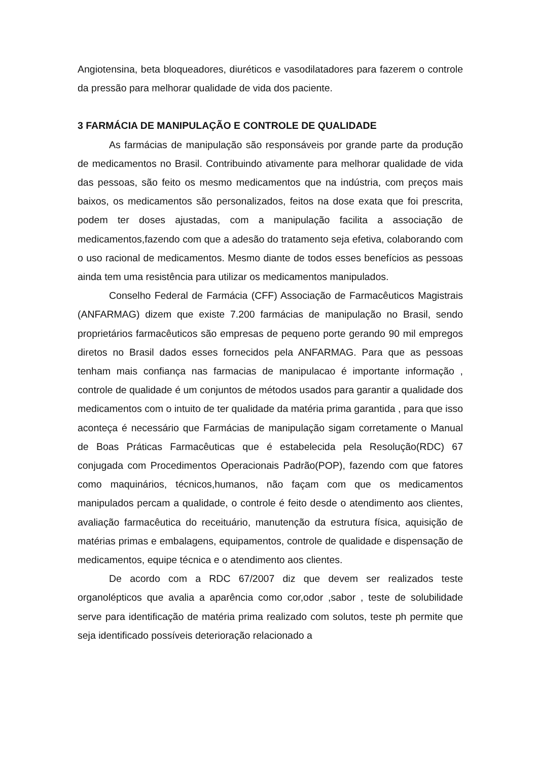Angiotensina, beta bloqueadores, diuréticos e vasodilatadores para fazerem o controle da pressão para melhorar qualidade de vida dos paciente.
3 FARMÁCIA DE MANIPULAÇÃO E CONTROLE DE QUALIDADE
As farmácias de manipulação são responsáveis por grande parte da produção de medicamentos no Brasil. Contribuindo ativamente para melhorar qualidade de vida das pessoas, são feito os mesmo medicamentos que na indústria, com preços mais baixos, os medicamentos são personalizados, feitos na dose exata que foi prescrita, podem ter doses ajustadas, com a manipulação facilita a associação de medicamentos,fazendo com que a adesão do tratamento seja efetiva, colaborando com o uso racional de medicamentos. Mesmo diante de todos esses benefícios as pessoas ainda tem uma resistência para utilizar os medicamentos manipulados.
Conselho Federal de Farmácia (CFF) Associação de Farmacêuticos Magistrais (ANFARMAG) dizem que existe 7.200 farmácias de manipulação no Brasil, sendo proprietários farmacêuticos são empresas de pequeno porte gerando 90 mil empregos diretos no Brasil dados esses fornecidos pela ANFARMAG. Para que as pessoas tenham mais confiança nas farmacias de manipulacao é importante informação , controle de qualidade é um conjuntos de métodos usados para garantir a qualidade dos medicamentos com o intuito de ter qualidade da matéria prima garantida , para que isso aconteça é necessário que Farmácias de manipulação sigam corretamente o Manual de Boas Práticas Farmacêuticas que é estabelecida pela Resolução(RDC) 67 conjugada com Procedimentos Operacionais Padrão(POP), fazendo com que fatores como maquinários, técnicos,humanos, não façam com que os medicamentos manipulados percam a qualidade, o controle é feito desde o atendimento aos clientes, avaliação farmacêutica do receituário, manutenção da estrutura física, aquisição de matérias primas e embalagens, equipamentos, controle de qualidade e dispensação de medicamentos, equipe técnica e o atendimento aos clientes.
De acordo com a RDC 67/2007 diz que devem ser realizados teste organolépticos que avalia a aparência como cor,odor ,sabor , teste de solubilidade serve para identificação de matéria prima realizado com solutos, teste ph permite que seja identificado possíveis deterioração relacionado a